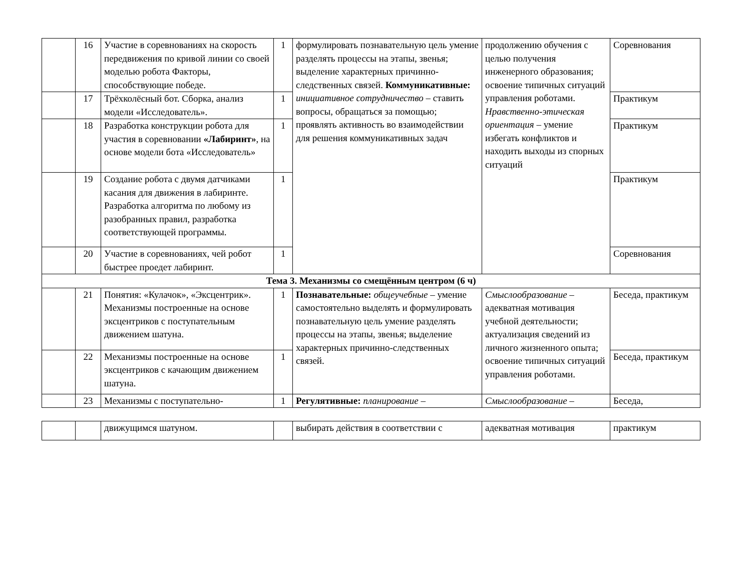| | 16 | Участие в соревнованиях на скорость передвижения по кривой линии со своей моделью робота Факторы, способствующие победе. | 1 | формулировать познавательную цель умение разделять процессы на этапы, звенья; выделение характерных причинно-следственных связей. Коммуникативные: инициативное сотрудничество – ставить вопросы, обращаться за помощью; проявлять активность во взаимодействии для решения коммуникативных задач | продолжению обучения с целью получения инженерного образования; освоение типичных ситуаций управления роботами. Нравственно-этическая ориентация – умение избегать конфликтов и находить выходы из спорных ситуаций | Соревнования |
| | 17 | Трёхколёсный бот. Сборка, анализ модели «Исследователь». | 1 | | | Практикум |
| | 18 | Разработка конструкции робота для участия в соревновании «Лабиринт» , на основе модели бота «Исследователь» | 1 | | | Практикум |
| | 19 | Создание робота с двумя датчиками касания для движения в лабиринте. Разработка алгоритма по любому из разобранных правил, разработка соответствующей программы. | 1 | | | Практикум |
| | 20 | Участие в соревнованиях, чей робот быстрее проедет лабиринт. | 1 | | | Соревнования |
| Тема 3. Механизмы со смещённым центром (6 ч) | | | | | | |
| | 21 | Понятия: «Кулачок», «Эксцентрик». Механизмы построенные на основе эксцентриков с поступательным движением шатуна. | 1 | Познавательные: общеучебные – умение самостоятельно выделять и формулировать познавательную цель умение разделять процессы на этапы, звенья; выделение характерных причинно-следственных связей. | Смыслообразование – адекватная мотивация учебной деятельности; актуализация сведений из личного жизненного опыта; освоение типичных ситуаций управления роботами. | Беседа, практикум |
| | 22 | Механизмы построенные на основе эксцентриков с качающим движением шатуна. | 1 | | | Беседа, практикум |
| | 23 | Механизмы с поступательно- | 1 | Регулятивные: планирование – | Смыслообразование – | Беседа, |
| | | движущимся шатуном. | | выбирать действия в соответствии с | адекватная мотивация | практикум |